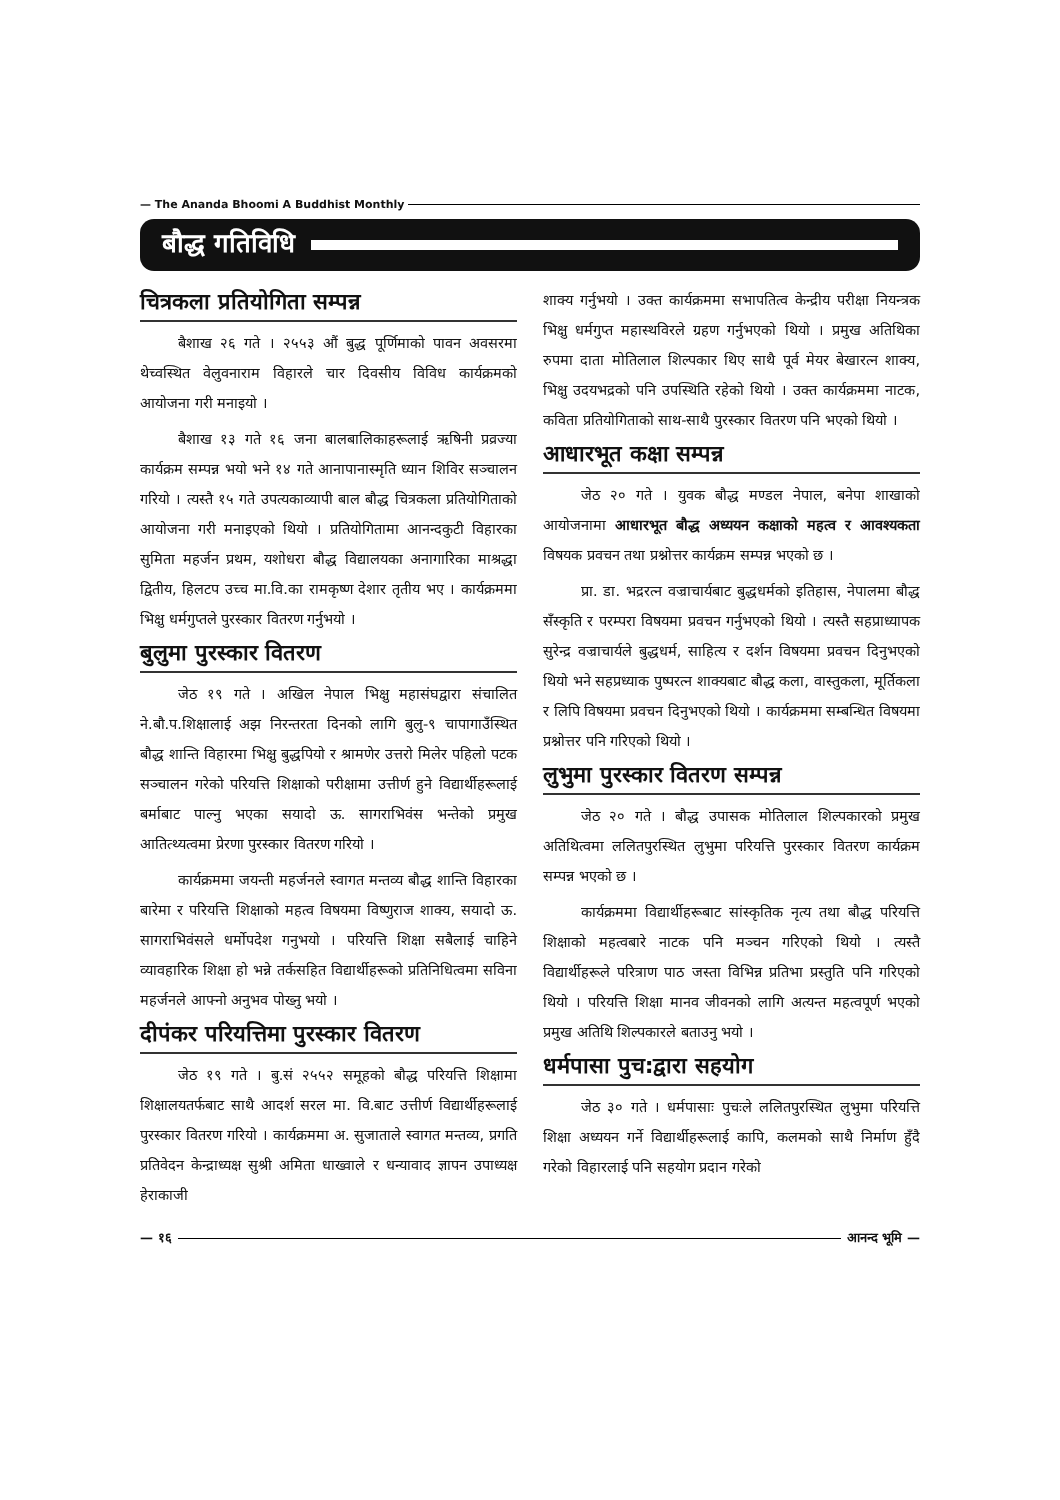— The Ananda Bhoomi A Buddhist Monthly
बौद्ध गतिविधि
चित्रकला प्रतियोगिता सम्पन्न
बैशाख २६ गते । २५५३ औं बुद्ध पूर्णिमाको पावन अवसरमा थेच्वस्थित वेलुवनाराम विहारले चार दिवसीय विविध कार्यक्रमको आयोजना गरी मनाइयो ।
बैशाख १३ गते १६ जना बालबालिकाहरूलाई ऋषिनी प्रव्रज्या कार्यक्रम सम्पन्न भयो भने १४ गते आनापानास्मृति ध्यान शिविर सञ्चालन गरियो । त्यस्तै १५ गते उपत्यकाव्यापी बाल बौद्ध चित्रकला प्रतियोगिताको आयोजना गरी मनाइएको थियो । प्रतियोगितामा आनन्दकुटी विहारका सुमिता महर्जन प्रथम, यशोधरा बौद्ध विद्यालयका अनागारिका माश्रद्धा द्वितीय, हिलटप उच्च मा.वि.का रामकृष्ण देशार तृतीय भए । कार्यक्रममा भिक्षु धर्मगुप्तले पुरस्कार वितरण गर्नुभयो ।
बुलुमा पुरस्कार वितरण
जेठ १९ गते । अखिल नेपाल भिक्षु महासंघद्वारा संचालित ने.बौ.प.शिक्षालाई अझ निरन्तरता दिनको लागि बुलु-९ चापागाउँस्थित बौद्ध शान्ति विहारमा भिक्षु बुद्धपियो र श्रामणेर उत्तरो मिलेर पहिलो पटक सञ्चालन गरेको परियत्ति शिक्षाको परीक्षामा उत्तीर्ण हुने विद्यार्थीहरूलाई बर्माबाट पाल्नु भएका सयादो ऊ. सागराभिवंस भन्तेको प्रमुख आतित्थ्यत्वमा प्रेरणा पुरस्कार वितरण गरियो ।
कार्यक्रममा जयन्ती महर्जनले स्वागत मन्तव्य बौद्ध शान्ति विहारका बारेमा र परियत्ति शिक्षाको महत्व विषयमा विष्णुराज शाक्य, सयादो ऊ. सागराभिवंसले धर्मोपदेश गनुभयो । परियत्ति शिक्षा सबैलाई चाहिने व्यावहारिक शिक्षा हो भन्ने तर्कसहित विद्यार्थीहरूको प्रतिनिधित्वमा सविना महर्जनले आफ्नो अनुभव पोख्नु भयो ।
दीपंकर परियत्तिमा पुरस्कार वितरण
जेठ १९ गते । बु.सं २५५२ समूहको बौद्ध परियत्ति शिक्षामा शिक्षालयतर्फबाट साथै आदर्श सरल मा. वि.बाट उत्तीर्ण विद्यार्थीहरूलाई पुरस्कार वितरण गरियो । कार्यक्रममा अ. सुजाताले स्वागत मन्तव्य, प्रगति प्रतिवेदन केन्द्राध्यक्ष सुश्री अमिता धाख्वाले र धन्यावाद ज्ञापन उपाध्यक्ष हेराकाजी
शाक्य गर्नुभयो । उक्त कार्यक्रममा सभापतित्व केन्द्रीय परीक्षा नियन्त्रक भिक्षु धर्मगुप्त महास्थविरले ग्रहण गर्नुभएको थियो । प्रमुख अतिथिका रुपमा दाता मोतिलाल शिल्पकार थिए साथै पूर्व मेयर बेखारत्न शाक्य, भिक्षु उदयभद्रको पनि उपस्थिति रहेको थियो । उक्त कार्यक्रममा नाटक, कविता प्रतियोगिताको साथ-साथै पुरस्कार वितरण पनि भएको थियो ।
आधारभूत कक्षा सम्पन्न
जेठ २० गते । युवक बौद्ध मण्डल नेपाल, बनेपा शाखाको आयोजनामा आधारभूत बौद्ध अध्ययन कक्षाको महत्व र आवश्यकता विषयक प्रवचन तथा प्रश्नोत्तर कार्यक्रम सम्पन्न भएको छ ।
प्रा. डा. भद्ररत्न वज्राचार्यबाट बुद्धधर्मको इतिहास, नेपालमा बौद्ध सँस्कृति र परम्परा विषयमा प्रवचन गर्नुभएको थियो । त्यस्तै सहप्राध्यापक सुरेन्द्र वज्राचार्यले बुद्धधर्म, साहित्य र दर्शन विषयमा प्रवचन दिनुभएको थियो भने सहप्रध्याक पुष्परत्न शाक्यबाट बौद्ध कला, वास्तुकला, मूर्तिकला र लिपि विषयमा प्रवचन दिनुभएको थियो । कार्यक्रममा सम्बन्धित विषयमा प्रश्नोत्तर पनि गरिएको थियो ।
लुभुमा पुरस्कार वितरण सम्पन्न
जेठ २० गते । बौद्ध उपासक मोतिलाल शिल्पकारको प्रमुख अतिथित्वमा ललितपुरस्थित लुभुमा परियत्ति पुरस्कार वितरण कार्यक्रम सम्पन्न भएको छ ।
कार्यक्रममा विद्यार्थीहरूबाट सांस्कृतिक नृत्य तथा बौद्ध परियत्ति शिक्षाको महत्वबारे नाटक पनि मञ्चन गरिएको थियो । त्यस्तै विद्यार्थीहरूले परित्राण पाठ जस्ता विभिन्न प्रतिभा प्रस्तुति पनि गरिएको थियो । परियत्ति शिक्षा मानव जीवनको लागि अत्यन्त महत्वपूर्ण भएको प्रमुख अतिथि शिल्पकारले बताउनु भयो ।
धर्मपासा पुच:द्वारा सहयोग
जेठ ३० गते । धर्मपासाः पुचःले ललितपुरस्थित लुभुमा परियत्ति शिक्षा अध्ययन गर्ने विद्यार्थीहरूलाई कापि, कलमको साथै निर्माण हुँदै गरेको विहारलाई पनि सहयोग प्रदान गरेको
— १६ आनन्द भूमि —